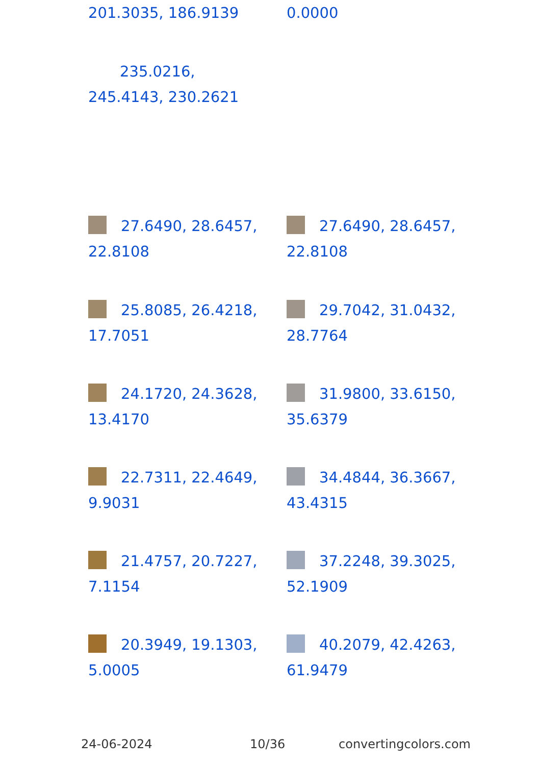201.3035, 186.9139 0.0000
235.0216,
245.4143, 230.2621
27.6490, 28.6457, 22.8108
27.6490, 28.6457, 22.8108
25.8085, 26.4218, 17.7051
29.7042, 31.0432, 28.7764
24.1720, 24.3628, 13.4170
31.9800, 33.6150, 35.6379
22.7311, 22.4649, 9.9031
34.4844, 36.3667, 43.4315
21.4757, 20.7227, 7.1154
37.2248, 39.3025, 52.1909
20.3949, 19.1303, 5.0005
40.2079, 42.4263, 61.9479
24-06-2024 10/36 convertingcolors.com